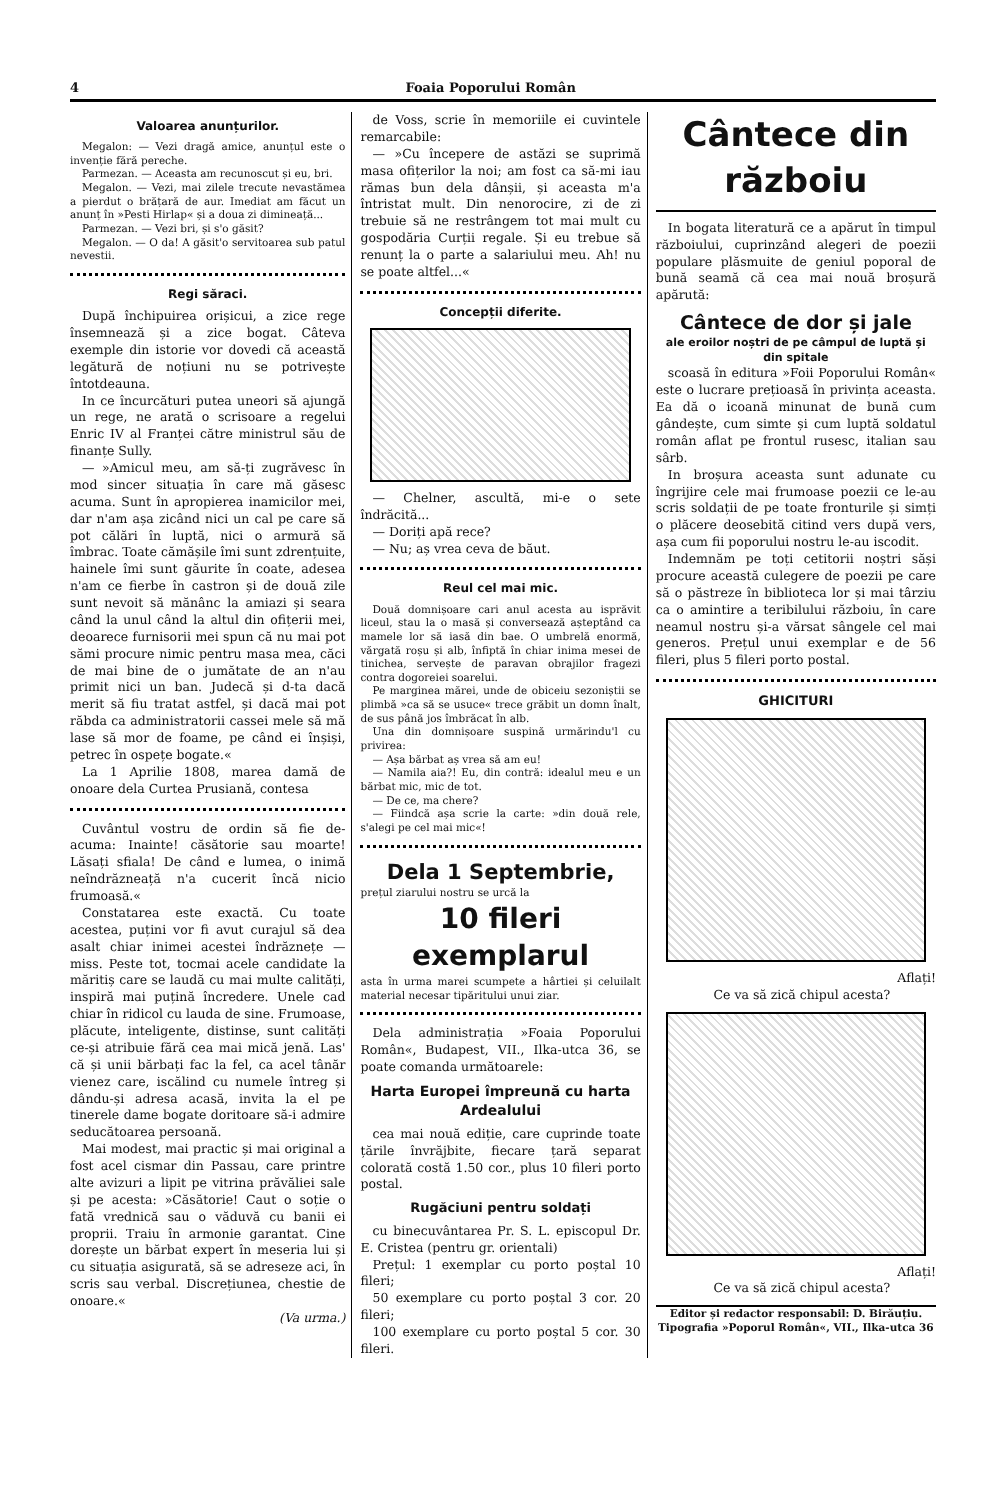4 Foaia Poporului Român
Valoarea anunțurilor.
Megalon: — Vezi dragă amice, anunțul este o invenție fără pereche.
Parmezan. — Aceasta am recunoscut și eu, bri.
Megalon. — Vezi, mai zilele trecute nevastămea a pierdut o brățară de aur. Imediat am făcut un anunț în »Pesti Hirlap« și a doua zi dimineață...
Parmezan. — Vezi bri, și s'o găsit?
Megalon. — O da! A găsit'o servitoarea sub patul nevestii.
Regi săraci.
După închipuirea orișicui, a zice rege însemnează și a zice bogat. Câteva exemple din istorie vor dovedi că această legătură de noțiuni nu se potrivește întotdeauna.
In ce încurcături putea uneori să ajungă un rege, ne arată o scrisoare a regelui Enric IV al Franței către ministrul său de finanțe Sully.
— »Amicul meu, am să-ți zugrăvesc în mod sincer situația în care mă găsesc acuma. Sunt în apropierea inamicilor mei, dar n'am așa zicând nici un cal pe care să pot călări în luptă, nici o armură să îmbrac. Toate cămășile îmi sunt zdrențuite, hainele îmi sunt găurite în coate, adesea n'am ce fierbe în castron și de două zile sunt nevoit să mănânc la amiazi și seara când la unul când la altul din ofițerii mei, deoarece furnisorii mei spun că nu mai pot sămi procure nimic pentru masa mea, căci de mai bine de o jumătate de an n'au primit nici un ban. Judecă și d-ta dacă merit să fiu tratat astfel, și dacă mai pot răbda ca administratorii cassei mele să mă lase să mor de foame, pe când ei înșiși, petrec în ospețe bogate.«
La 1 Aprilie 1808, marea damă de onoare dela Curtea Prusiană, contesa
Cuvântul vostru de ordin să fie de-acuma: Inainte! căsătorie sau moarte! Lăsați sfiala! De când e lumea, o inimă neîndrăzneață n'a cucerit încă nicio frumoasă.«
Constatarea este exactă. Cu toate acestea, puțini vor fi avut curajul să dea asalt chiar inimei acestei îndrăznețe — miss. Peste tot, tocmai acele candidate la măritiș care se laudă cu mai multe calități, inspiră mai puțină încredere. Unele cad chiar în ridicol cu lauda de sine. Frumoase, plăcute, inteligente, distinse, sunt calități ce-și atribuie fără cea mai mică jenă. Las' că și unii bărbați fac la fel, ca acel tânăr vienez care, iscălind cu numele întreg și dându-și adresa acasă, invita la el pe tinerele dame bogate doritoare să-i admire seducătoarea persoană.
Mai modest, mai practic și mai original a fost acel cismar din Passau, care printre alte avizuri a lipit pe vitrina prăvăliei sale și pe acesta: »Căsătorie! Caut o soție o fată vrednică sau o văduvă cu banii ei proprii. Traiu în armonie garantat. Cine dorește un bărbat expert în meseria lui și cu situația asigurată, să se adreseze aci, în scris sau verbal. Discrețiunea, chestie de onoare.«
(Va urma.)
de Voss, scrie în memoriile ei cuvintele remarcabile:
— »Cu începere de astăzi se suprimă masa ofițerilor la noi; am fost ca să-mi iau rămas bun dela dânșii, și aceasta m'a întristat mult. Din nenorocire, zi de zi trebuie să ne restrângem tot mai mult cu gospodăria Curții regale. Și eu trebue să renunț la o parte a salariului meu. Ah! nu se poate altfel...«
Concepții diferite.
— Chelner, ascultă, mi-e o sete îndrăcită...
— Doriți apă rece?
— Nu; aș vrea ceva de băut.
Reul cel mai mic.
Două domnișoare cari anul acesta au isprăvit liceul, stau la o masă și conversează așteptând ca mamele lor să iasă din bae. O umbrelă enormă, vărgată roșu și alb, înfiptă în chiar inima mesei de tinichea, servește de paravan obrajilor fragezi contra dogoreiei soarelui.
Pe marginea mărei, unde de obiceiu sezoniștii se plimbă »ca să se usuce« trece grăbit un domn înalt, de sus până jos îmbrăcat în alb.
Una din domnișoare suspină urmărindu'l cu privirea:
— Așa bărbat aș vrea să am eu!
— Namila aia?! Eu, din contră: idealul meu e un bărbat mic, mic de tot.
— De ce, ma chere?
— Fiindcă așa scrie la carte: »din două rele, s'alegi pe cel mai mic«!
Dela 1 Septembrie,
prețul ziarului nostru se urcă la
10 fileri exemplarul
asta în urma marei scumpete a hârtiei și celuilalt material necesar tipăritului unui ziar.
Dela administrația »Foaia Poporului Român«, Budapest, VII., Ilka-utca 36, se poate comanda următoarele:
Harta Europei împreună cu harta Ardealului
cea mai nouă ediție, care cuprinde toate țările învrăjbite, fiecare țară separat colorată costă 1.50 cor., plus 10 fileri porto postal.
Rugăciuni pentru soldați
cu binecuvântarea Pr. S. L. episcopul Dr. E. Cristea (pentru gr. orientali)
Prețul: 1 exemplar cu porto poștal 10 fileri;
50 exemplare cu porto poștal 3 cor. 20 fileri;
100 exemplare cu porto poștal 5 cor. 30 fileri.
Cântece din războiu
In bogata literatură ce a apărut în timpul războiului, cuprinzând alegeri de poezii populare plăsmuite de geniul poporal de bună seamă că cea mai nouă broșură apărută:
Cântece de dor și jale
ale eroilor noștri de pe câmpul de luptă și din spitale
scoasă în editura »Foii Poporului Român« este o lucrare prețioasă în privința aceasta. Ea dă o icoană minunat de bună cum gândește, cum simte și cum luptă soldatul român aflat pe frontul rusesc, italian sau sârb.
In broșura aceasta sunt adunate cu îngrijire cele mai frumoase poezii ce le-au scris soldații de pe toate fronturile și simți o plăcere deosebită citind vers după vers, așa cum fii poporului nostru le-au iscodit.
Indemnăm pe toți cetitorii noștri săși procure această culegere de poezii pe care să o păstreze în biblioteca lor și mai târziu ca o amintire a teribilului războiu, în care neamul nostru și-a vărsat sângele cel mai generos. Prețul unui exemplar e de 56 fileri, plus 5 fileri porto postal.
GHICITURI
Aflați!
Ce va să zică chipul acesta?
Aflați!
Ce va să zică chipul acesta?
Editor și redactor responsabil: D. Birăuțiu.
Tipografia »Poporul Român«, VII., Ilka-utca 36